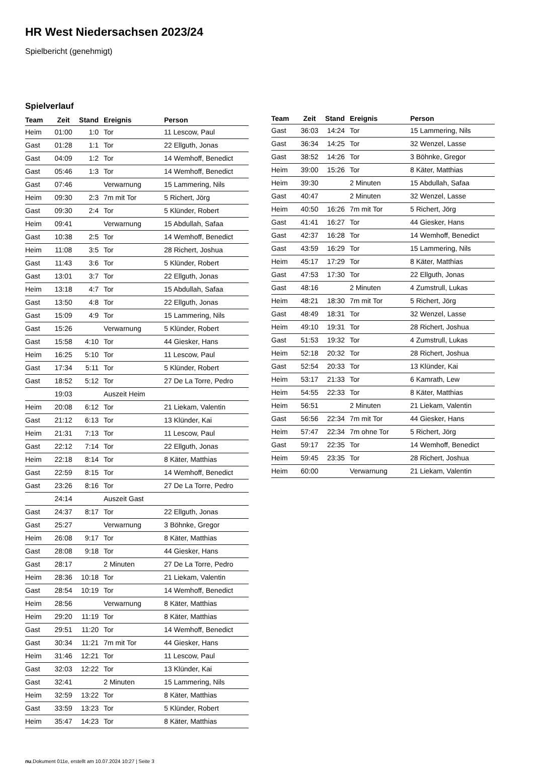HR West Niedersachsen 2023/24
Spielbericht (genehmigt)
Spielverlauf
| Team | Zeit | Stand | Ereignis | Person |
| --- | --- | --- | --- | --- |
| Heim | 01:00 | 1:0 | Tor | 11 Lescow, Paul |
| Gast | 01:28 | 1:1 | Tor | 22 Ellguth, Jonas |
| Gast | 04:09 | 1:2 | Tor | 14 Wemhoff, Benedict |
| Gast | 05:46 | 1:3 | Tor | 14 Wemhoff, Benedict |
| Gast | 07:46 | | Verwarnung | 15 Lammering, Nils |
| Heim | 09:30 | 2:3 | 7m mit Tor | 5 Richert, Jörg |
| Gast | 09:30 | 2:4 | Tor | 5 Klünder, Robert |
| Heim | 09:41 | | Verwarnung | 15 Abdullah, Safaa |
| Gast | 10:38 | 2:5 | Tor | 14 Wemhoff, Benedict |
| Heim | 11:08 | 3:5 | Tor | 28 Richert, Joshua |
| Gast | 11:43 | 3:6 | Tor | 5 Klünder, Robert |
| Gast | 13:01 | 3:7 | Tor | 22 Ellguth, Jonas |
| Heim | 13:18 | 4:7 | Tor | 15 Abdullah, Safaa |
| Gast | 13:50 | 4:8 | Tor | 22 Ellguth, Jonas |
| Gast | 15:09 | 4:9 | Tor | 15 Lammering, Nils |
| Gast | 15:26 | | Verwarnung | 5 Klünder, Robert |
| Gast | 15:58 | 4:10 | Tor | 44 Giesker, Hans |
| Heim | 16:25 | 5:10 | Tor | 11 Lescow, Paul |
| Gast | 17:34 | 5:11 | Tor | 5 Klünder, Robert |
| Gast | 18:52 | 5:12 | Tor | 27 De La Torre, Pedro |
| | 19:03 | | Auszeit Heim | |
| Heim | 20:08 | 6:12 | Tor | 21 Liekam, Valentin |
| Gast | 21:12 | 6:13 | Tor | 13 Klünder, Kai |
| Heim | 21:31 | 7:13 | Tor | 11 Lescow, Paul |
| Gast | 22:12 | 7:14 | Tor | 22 Ellguth, Jonas |
| Heim | 22:18 | 8:14 | Tor | 8 Käter, Matthias |
| Gast | 22:59 | 8:15 | Tor | 14 Wemhoff, Benedict |
| Gast | 23:26 | 8:16 | Tor | 27 De La Torre, Pedro |
| | 24:14 | | Auszeit Gast | |
| Gast | 24:37 | 8:17 | Tor | 22 Ellguth, Jonas |
| Gast | 25:27 | | Verwarnung | 3 Böhnke, Gregor |
| Heim | 26:08 | 9:17 | Tor | 8 Käter, Matthias |
| Gast | 28:08 | 9:18 | Tor | 44 Giesker, Hans |
| Gast | 28:17 | | 2 Minuten | 27 De La Torre, Pedro |
| Heim | 28:36 | 10:18 | Tor | 21 Liekam, Valentin |
| Gast | 28:54 | 10:19 | Tor | 14 Wemhoff, Benedict |
| Heim | 28:56 | | Verwarnung | 8 Käter, Matthias |
| Heim | 29:20 | 11:19 | Tor | 8 Käter, Matthias |
| Gast | 29:51 | 11:20 | Tor | 14 Wemhoff, Benedict |
| Gast | 30:34 | 11:21 | 7m mit Tor | 44 Giesker, Hans |
| Heim | 31:46 | 12:21 | Tor | 11 Lescow, Paul |
| Gast | 32:03 | 12:22 | Tor | 13 Klünder, Kai |
| Gast | 32:41 | | 2 Minuten | 15 Lammering, Nils |
| Heim | 32:59 | 13:22 | Tor | 8 Käter, Matthias |
| Gast | 33:59 | 13:23 | Tor | 5 Klünder, Robert |
| Heim | 35:47 | 14:23 | Tor | 8 Käter, Matthias |
| Team | Zeit | Stand | Ereignis | Person |
| --- | --- | --- | --- | --- |
| Gast | 36:03 | 14:24 | Tor | 15 Lammering, Nils |
| Gast | 36:34 | 14:25 | Tor | 32 Wenzel, Lasse |
| Gast | 38:52 | 14:26 | Tor | 3 Böhnke, Gregor |
| Heim | 39:00 | 15:26 | Tor | 8 Käter, Matthias |
| Heim | 39:30 | | 2 Minuten | 15 Abdullah, Safaa |
| Gast | 40:47 | | 2 Minuten | 32 Wenzel, Lasse |
| Heim | 40:50 | 16:26 | 7m mit Tor | 5 Richert, Jörg |
| Gast | 41:41 | 16:27 | Tor | 44 Giesker, Hans |
| Gast | 42:37 | 16:28 | Tor | 14 Wemhoff, Benedict |
| Gast | 43:59 | 16:29 | Tor | 15 Lammering, Nils |
| Heim | 45:17 | 17:29 | Tor | 8 Käter, Matthias |
| Gast | 47:53 | 17:30 | Tor | 22 Ellguth, Jonas |
| Gast | 48:16 | | 2 Minuten | 4 Zumstrull, Lukas |
| Heim | 48:21 | 18:30 | 7m mit Tor | 5 Richert, Jörg |
| Gast | 48:49 | 18:31 | Tor | 32 Wenzel, Lasse |
| Heim | 49:10 | 19:31 | Tor | 28 Richert, Joshua |
| Gast | 51:53 | 19:32 | Tor | 4 Zumstrull, Lukas |
| Heim | 52:18 | 20:32 | Tor | 28 Richert, Joshua |
| Gast | 52:54 | 20:33 | Tor | 13 Klünder, Kai |
| Heim | 53:17 | 21:33 | Tor | 6 Kamrath, Lew |
| Heim | 54:55 | 22:33 | Tor | 8 Käter, Matthias |
| Heim | 56:51 | | 2 Minuten | 21 Liekam, Valentin |
| Gast | 56:56 | 22:34 | 7m mit Tor | 44 Giesker, Hans |
| Heim | 57:47 | 22:34 | 7m ohne Tor | 5 Richert, Jörg |
| Gast | 59:17 | 22:35 | Tor | 14 Wemhoff, Benedict |
| Heim | 59:45 | 23:35 | Tor | 28 Richert, Joshua |
| Heim | 60:00 | | Verwarnung | 21 Liekam, Valentin |
nu.Dokument 011e, erstellt am 10.07.2024 10:27 | Seite 3